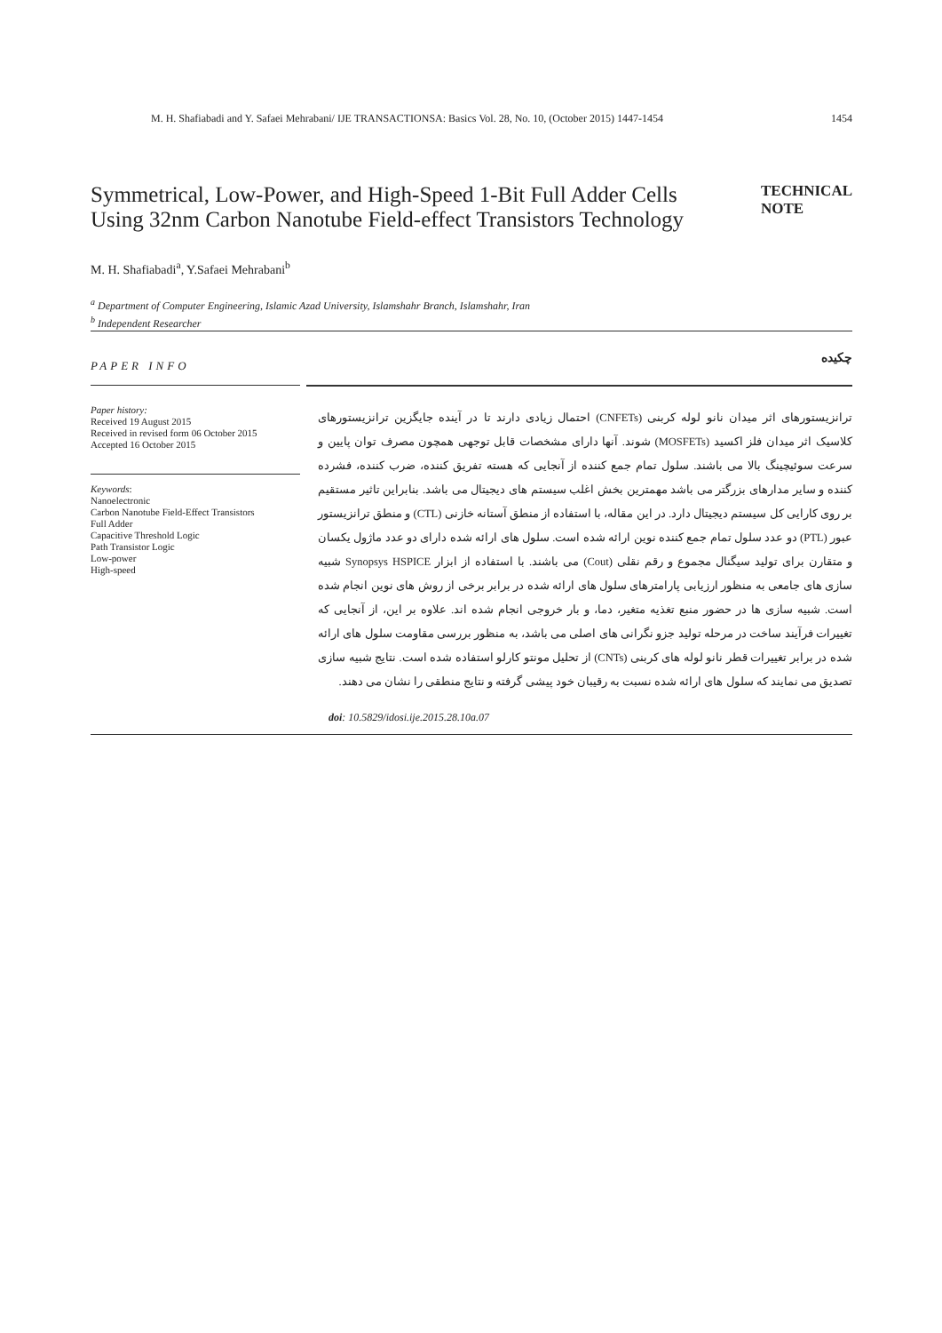M. H. Shafiabadi and Y. Safaei Mehrabani/ IJE TRANSACTIONSA: Basics Vol. 28, No. 10, (October 2015) 1447-1454 1454
Symmetrical, Low-Power, and High-Speed 1-Bit Full Adder Cells Using 32nm Carbon Nanotube Field-effect Transistors Technology
TECHNICAL
NOTE
M. H. Shafiabadi<sup>a</sup>, Y.Safaei Mehrabani<sup>b</sup>
<sup>a</sup> Department of Computer Engineering, Islamic Azad University, Islamshahr Branch, Islamshahr, Iran
<sup>b</sup> Independent Researcher
PAPER INFO
چکیده
Paper history:
Received 19 August 2015
Received in revised form 06 October 2015
Accepted 16 October 2015
Keywords:
Nanoelectronic
Carbon Nanotube Field-Effect Transistors
Full Adder
Capacitive Threshold Logic
Path Transistor Logic
Low-power
High-speed
ترانزیستورهای اثر میدان نانو لوله کربنی (CNFETs) احتمال زیادی دارند تا در آینده جایگزین ترانزیستورهای کلاسیک اثر میدان فلز اکسید (MOSFETs) شوند. آنها دارای مشخصات قابل توجهی همچون مصرف توان پایین و سرعت سوئیچینگ بالا می باشند. سلول تمام جمع کننده از آنجایی که هسته تفریق کننده، ضرب کننده، فشرده کننده و سایر مدارهای بزرگتر می باشد مهمترین بخش اغلب سیستم های دیجیتال می باشد. بنابراین تاثیر مستقیم بر روی کارایی کل سیستم دیجیتال دارد. در این مقاله، با استفاده از منطق آستانه خازنی (CTL) و منطق ترانزیستور عبور (PTL) دو عدد سلول تمام جمع کننده نوین ارائه شده است. سلول های ارائه شده دارای دو عدد ماژول یکسان و متقارن برای تولید سیگنال مجموع و رقم نقلی (Cout) می باشند. با استفاده از ابزار Synopsys HSPICE شبیه سازی های جامعی به منظور ارزیابی پارامترهای سلول های ارائه شده در برابر برخی از روش های نوین انجام شده است. شبیه سازی ها در حضور منبع تغذیه متغیر، دما، و بار خروجی انجام شده اند. علاوه بر این، از آنجایی که تغییرات فرآیند ساخت در مرحله تولید جزو نگرانی های اصلی می باشد، به منظور بررسی مقاومت سلول های ارائه شده در برابر تغییرات قطر نانو لوله های کربنی (CNTs) از تحلیل مونتو کارلو استفاده شده است. نتایج شبیه سازی تصدیق می نمایند که سلول های ارائه شده نسبت به رقیبان خود پیشی گرفته و نتایج منطقی را نشان می دهند.
doi: 10.5829/idosi.ije.2015.28.10a.07